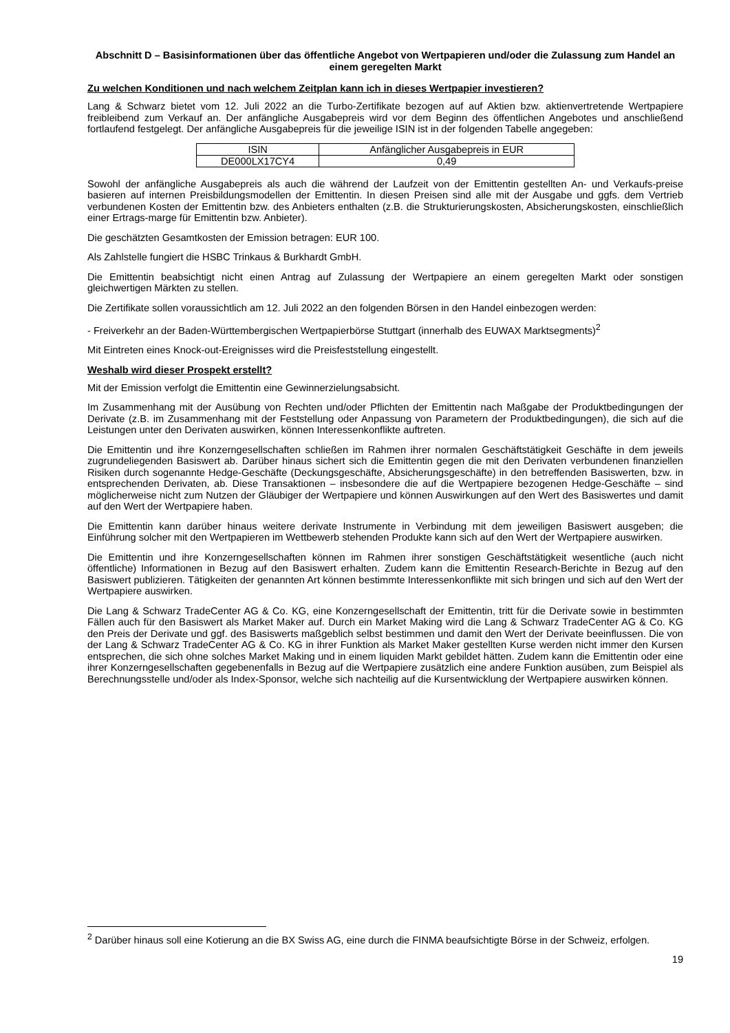Abschnitt D – Basisinformationen über das öffentliche Angebot von Wertpapieren und/oder die Zulassung zum Handel an einem geregelten Markt
Zu welchen Konditionen und nach welchem Zeitplan kann ich in dieses Wertpapier investieren?
Lang & Schwarz bietet vom 12. Juli 2022 an die Turbo-Zertifikate bezogen auf auf Aktien bzw. aktienvertretende Wertpapiere freibleibend zum Verkauf an. Der anfängliche Ausgabepreis wird vor dem Beginn des öffentlichen Angebotes und anschließend fortlaufend festgelegt. Der anfängliche Ausgabepreis für die jeweilige ISIN ist in der folgenden Tabelle angegeben:
| ISIN | Anfänglicher Ausgabepreis in EUR |
| --- | --- |
| DE000LX17CY4 | 0,49 |
Sowohl der anfängliche Ausgabepreis als auch die während der Laufzeit von der Emittentin gestellten An- und Verkaufs-preise basieren auf internen Preisbildungsmodellen der Emittentin. In diesen Preisen sind alle mit der Ausgabe und ggfs. dem Vertrieb verbundenen Kosten der Emittentin bzw. des Anbieters enthalten (z.B. die Strukturierungskosten, Absicherungskosten, einschließlich einer Ertrags-marge für Emittentin bzw. Anbieter).
Die geschätzten Gesamtkosten der Emission betragen: EUR 100.
Als Zahlstelle fungiert die HSBC Trinkaus & Burkhardt GmbH.
Die Emittentin beabsichtigt nicht einen Antrag auf Zulassung der Wertpapiere an einem geregelten Markt oder sonstigen gleichwertigen Märkten zu stellen.
Die Zertifikate sollen voraussichtlich am 12. Juli 2022 an den folgenden Börsen in den Handel einbezogen werden:
- Freiverkehr an der Baden-Württembergischen Wertpapierbörse Stuttgart (innerhalb des EUWAX Marktsegments)<sup>2</sup>
Mit Eintreten eines Knock-out-Ereignisses wird die Preisfeststellung eingestellt.
Weshalb wird dieser Prospekt erstellt?
Mit der Emission verfolgt die Emittentin eine Gewinnerzielungsabsicht.
Im Zusammenhang mit der Ausübung von Rechten und/oder Pflichten der Emittentin nach Maßgabe der Produktbedingungen der Derivate (z.B. im Zusammenhang mit der Feststellung oder Anpassung von Parametern der Produktbedingungen), die sich auf die Leistungen unter den Derivaten auswirken, können Interessenkonflikte auftreten.
Die Emittentin und ihre Konzerngesellschaften schließen im Rahmen ihrer normalen Geschäftstätigkeit Geschäfte in dem jeweils zugrundeliegenden Basiswert ab. Darüber hinaus sichert sich die Emittentin gegen die mit den Derivaten verbundenen finanziellen Risiken durch sogenannte Hedge-Geschäfte (Deckungsgeschäfte, Absicherungsgeschäfte) in den betreffenden Basiswerten, bzw. in entsprechenden Derivaten, ab. Diese Transaktionen – insbesondere die auf die Wertpapiere bezogenen Hedge-Geschäfte – sind möglicherweise nicht zum Nutzen der Gläubiger der Wertpapiere und können Auswirkungen auf den Wert des Basiswertes und damit auf den Wert der Wertpapiere haben.
Die Emittentin kann darüber hinaus weitere derivate Instrumente in Verbindung mit dem jeweiligen Basiswert ausgeben; die Einführung solcher mit den Wertpapieren im Wettbewerb stehenden Produkte kann sich auf den Wert der Wertpapiere auswirken.
Die Emittentin und ihre Konzerngesellschaften können im Rahmen ihrer sonstigen Geschäftstätigkeit wesentliche (auch nicht öffentliche) Informationen in Bezug auf den Basiswert erhalten. Zudem kann die Emittentin Research-Berichte in Bezug auf den Basiswert publizieren. Tätigkeiten der genannten Art können bestimmte Interessenkonflikte mit sich bringen und sich auf den Wert der Wertpapiere auswirken.
Die Lang & Schwarz TradeCenter AG & Co. KG, eine Konzerngesellschaft der Emittentin, tritt für die Derivate sowie in bestimmten Fällen auch für den Basiswert als Market Maker auf. Durch ein Market Making wird die Lang & Schwarz TradeCenter AG & Co. KG den Preis der Derivate und ggf. des Basiswerts maßgeblich selbst bestimmen und damit den Wert der Derivate beeinflussen. Die von der Lang & Schwarz TradeCenter AG & Co. KG in ihrer Funktion als Market Maker gestellten Kurse werden nicht immer den Kursen entsprechen, die sich ohne solches Market Making und in einem liquiden Markt gebildet hätten. Zudem kann die Emittentin oder eine ihrer Konzerngesellschaften gegebenenfalls in Bezug auf die Wertpapiere zusätzlich eine andere Funktion ausüben, zum Beispiel als Berechnungsstelle und/oder als Index-Sponsor, welche sich nachteilig auf die Kursentwicklung der Wertpapiere auswirken können.
<sup>2</sup> Darüber hinaus soll eine Kotierung an die BX Swiss AG, eine durch die FINMA beaufsichtigte Börse in der Schweiz, erfolgen.
19